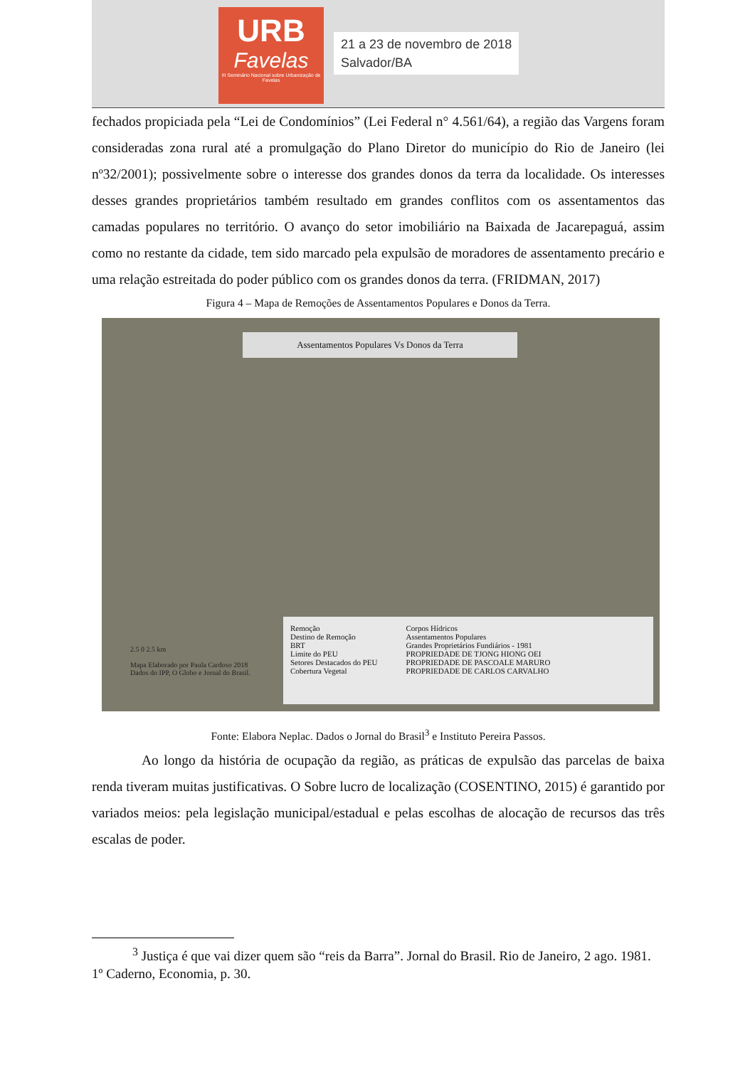URB
Favelas
III Seminário Nacional sobre Urbanização de Favelas
21 a 23 de novembro de 2018
Salvador/BA
fechados propiciada pela “Lei de Condomínios” (Lei Federal n° 4.561/64), a região das Vargens foram consideradas zona rural até a promulgação do Plano Diretor do município do Rio de Janeiro (lei nº32/2001); possivelmente sobre o interesse dos grandes donos da terra da localidade. Os interesses desses grandes proprietários também resultado em grandes conflitos com os assentamentos das camadas populares no território. O avanço do setor imobiliário na Baixada de Jacarepaguá, assim como no restante da cidade, tem sido marcado pela expulsão de moradores de assentamento precário e uma relação estreitada do poder público com os grandes donos da terra. (FRIDMAN, 2017)
Figura 4 – Mapa de Remoções de Assentamentos Populares e Donos da Terra.
Assentamentos Populares Vs Donos da Terra
2.5 0 2.5 km
Mapa Elaborado por Paula Cardoso 2018
Dados do IPP, O Globo e Jornal do Brasil.
Remoção
Destino de Remoção
BRT
Limite do PEU
Setores Destacados do PEU
Cobertura Vegetal
Corpos Hídricos
Assentamentos Populares
Grandes Proprietários Fundiários - 1981
PROPRIEDADE DE TJONG HIONG OEI
PROPRIEDADE DE PASCOALE MARURO
PROPRIEDADE DE CARLOS CARVALHO
Fonte: Elabora Neplac. Dados o Jornal do Brasil<sup>3</sup> e Instituto Pereira Passos.
Ao longo da história de ocupação da região, as práticas de expulsão das parcelas de baixa renda tiveram muitas justificativas. O Sobre lucro de localização (COSENTINO, 2015) é garantido por variados meios: pela legislação municipal/estadual e pelas escolhas de alocação de recursos das três escalas de poder.
<sup>3</sup> Justiça é que vai dizer quem são “reis da Barra”. Jornal do Brasil. Rio de Janeiro, 2 ago. 1981. 1º Caderno, Economia, p. 30.